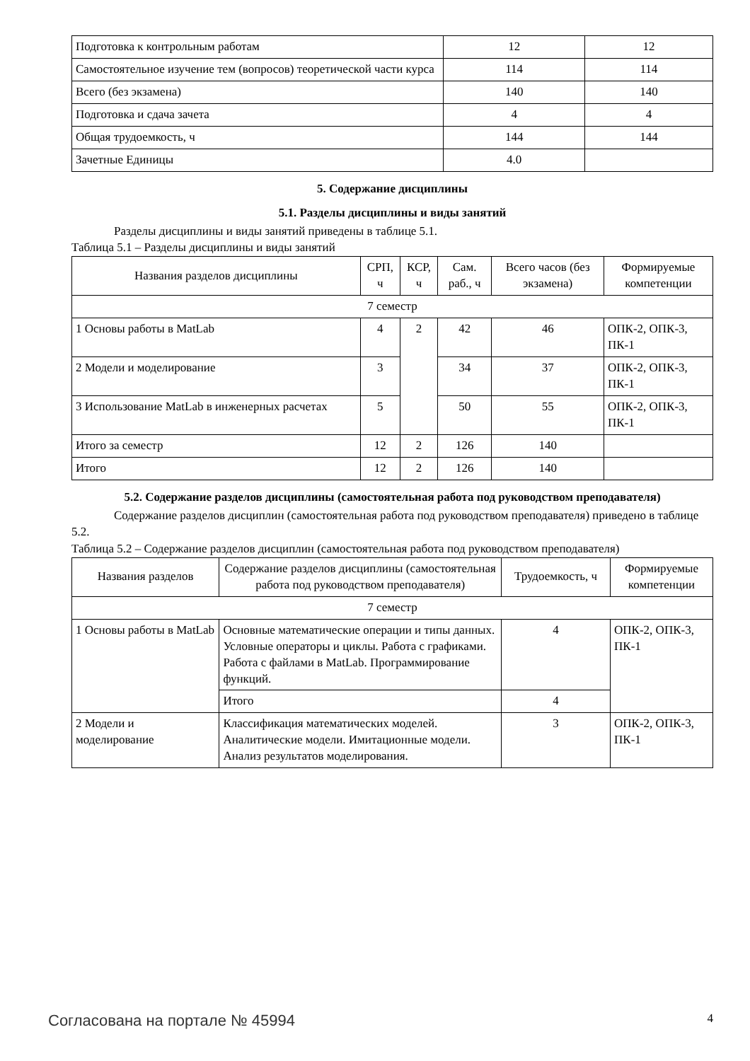| Подготовка к контрольным работам | 12 | 12 |
| Самостоятельное изучение тем (вопросов) теоретической части курса | 114 | 114 |
| Всего (без экзамена) | 140 | 140 |
| Подготовка и сдача зачета | 4 | 4 |
| Общая трудоемкость, ч | 144 | 144 |
| Зачетные Единицы | 4.0 | |
5. Содержание дисциплины
5.1. Разделы дисциплины и виды занятий
Разделы дисциплины и виды занятий приведены в таблице 5.1.
Таблица 5.1 – Разделы дисциплины и виды занятий
| Названия разделов дисциплины | СРП, ч | КСР, ч | Сам. раб., ч | Всего часов (без экзамена) | Формируемые компетенции |
| --- | --- | --- | --- | --- | --- |
| 7 семестр | | | | | |
| 1 Основы работы в MatLab | 4 | 2 | 42 | 46 | ОПК-2, ОПК-3, ПК-1 |
| 2 Модели и моделирование | 3 | | 34 | 37 | ОПК-2, ОПК-3, ПК-1 |
| 3 Использование MatLab в инженерных расчетах | 5 | | 50 | 55 | ОПК-2, ОПК-3, ПК-1 |
| Итого за семестр | 12 | 2 | 126 | 140 | |
| Итого | 12 | 2 | 126 | 140 | |
5.2. Содержание разделов дисциплины (самостоятельная работа под руководством преподавателя)
Содержание разделов дисциплин (самостоятельная работа под руководством преподавателя) приведено в таблице 5.2.
Таблица 5.2 – Содержание разделов дисциплин (самостоятельная работа под руководством преподавателя)
| Названия разделов | Содержание разделов дисциплины (самостоятельная работа под руководством преподавателя) | Трудоемкость, ч | Формируемые компетенции |
| --- | --- | --- | --- |
| 7 семестр | | | |
| 1 Основы работы в MatLab | Основные математические операции и типы данных. Условные операторы и циклы. Работа с графиками. Работа с файлами в MatLab. Программирование функций. | 4 | ОПК-2, ОПК-3, ПК-1 |
| | Итого | 4 | |
| 2 Модели и моделирование | Классификация математических моделей. Аналитические модели. Имитационные модели. Анализ результатов моделирования. | 3 | ОПК-2, ОПК-3, ПК-1 |
Согласована на портале № 45994 4